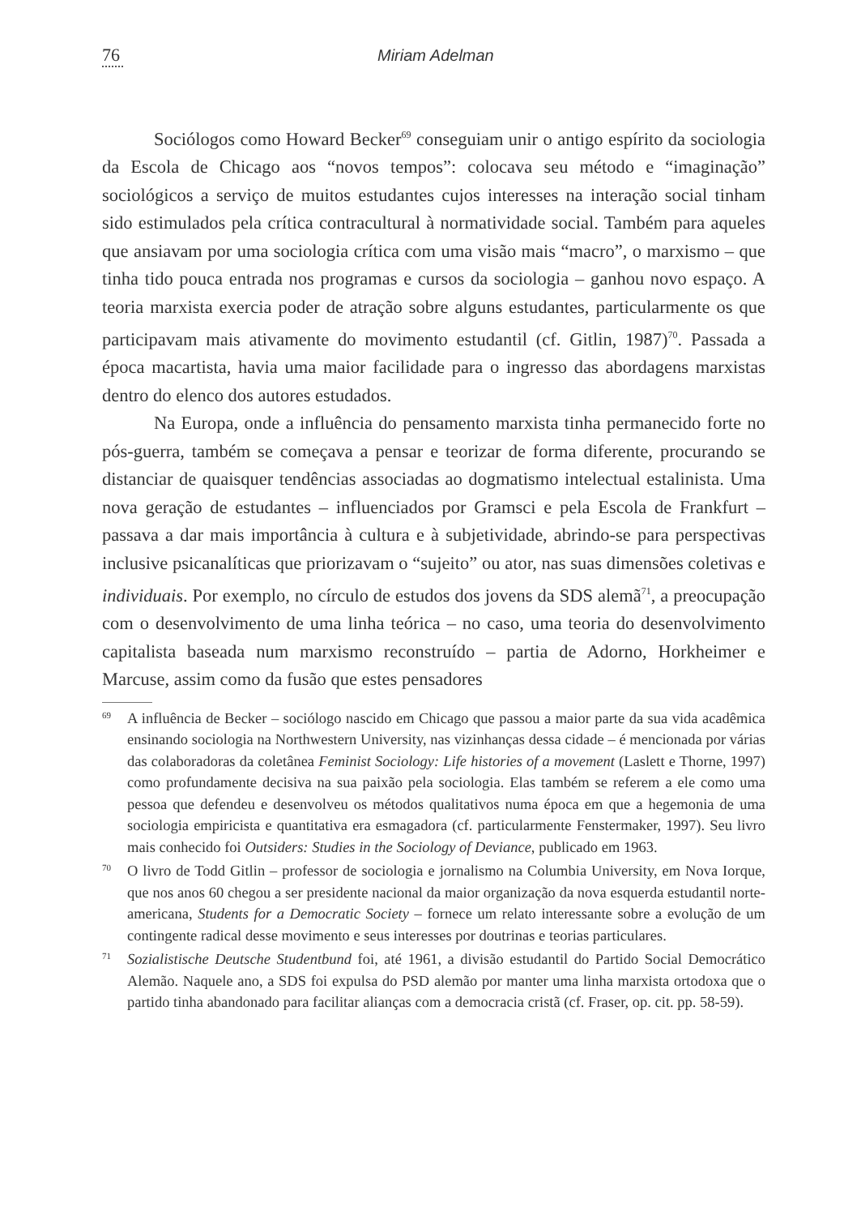76 Miriam Adelman
Sociólogos como Howard Becker<sup>69</sup> conseguiam unir o antigo espírito da sociologia da Escola de Chicago aos “novos tempos”: colocava seu método e “imaginação” sociológicos a serviço de muitos estudantes cujos interesses na interação social tinham sido estimulados pela crítica contracultural à normatividade social. Também para aqueles que ansiavam por uma sociologia crítica com uma visão mais “macro”, o marxismo – que tinha tido pouca entrada nos programas e cursos da sociologia – ganhou novo espaço. A teoria marxista exercia poder de atração sobre alguns estudantes, particularmente os que participavam mais ativamente do movimento estudantil (cf. Gitlin, 1987)<sup>70</sup>. Passada a época macartista, havia uma maior facilidade para o ingresso das abordagens marxistas dentro do elenco dos autores estudados.
Na Europa, onde a influência do pensamento marxista tinha permanecido forte no pós-guerra, também se começava a pensar e teorizar de forma diferente, procurando se distanciar de quaisquer tendências associadas ao dogmatismo intelectual estalinista. Uma nova geração de estudantes – influenciados por Gramsci e pela Escola de Frankfurt – passava a dar mais importância à cultura e à subjetividade, abrindo-se para perspectivas inclusive psicanalíticas que priorizavam o “sujeito” ou ator, nas suas dimensões coletivas e individuais. Por exemplo, no círculo de estudos dos jovens da SDS alemã<sup>71</sup>, a preocupação com o desenvolvimento de uma linha teórica – no caso, uma teoria do desenvolvimento capitalista baseada num marxismo reconstruído – partia de Adorno, Horkheimer e Marcuse, assim como da fusão que estes pensadores
<sup>69</sup> A influência de Becker – sociólogo nascido em Chicago que passou a maior parte da sua vida acadêmica ensinando sociologia na Northwestern University, nas vizinhanças dessa cidade – é mencionada por várias das colaboradoras da coletânea Feminist Sociology: Life histories of a movement (Laslett e Thorne, 1997) como profundamente decisiva na sua paixão pela sociologia. Elas também se referem a ele como uma pessoa que defendeu e desenvolveu os métodos qualitativos numa época em que a hegemonia de uma sociologia empiricista e quantitativa era esmagadora (cf. particularmente Fenstermaker, 1997). Seu livro mais conhecido foi Outsiders: Studies in the Sociology of Deviance, publicado em 1963.
<sup>70</sup> O livro de Todd Gitlin – professor de sociologia e jornalismo na Columbia University, em Nova Iorque, que nos anos 60 chegou a ser presidente nacional da maior organização da nova esquerda estudantil norte-americana, Students for a Democratic Society – fornece um relato interessante sobre a evolução de um contingente radical desse movimento e seus interesses por doutrinas e teorias particulares.
<sup>71</sup> Sozialistische Deutsche Studentbund foi, até 1961, a divisão estudantil do Partido Social Democrático Alemão. Naquele ano, a SDS foi expulsa do PSD alemão por manter uma linha marxista ortodoxa que o partido tinha abandonado para facilitar alianças com a democracia cristã (cf. Fraser, op. cit. pp. 58-59).